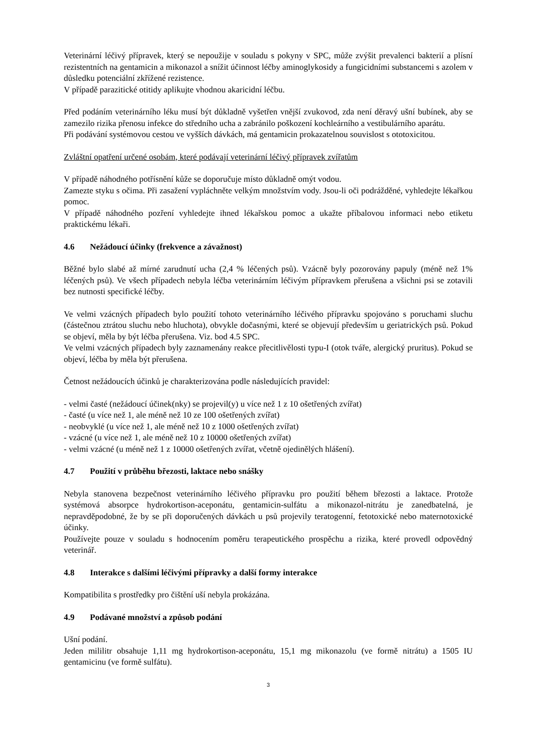Veterinární léčivý přípravek, který se nepoužije v souladu s pokyny v SPC, může zvýšit prevalenci bakterií a plísní rezistentních na gentamicin a mikonazol a snížit účinnost léčby aminoglykosidy a fungicidními substancemi s azolem v důsledku potenciální zkřížené rezistence.
V případě parazitické otitidy aplikujte vhodnou akaricidní léčbu.
Před podáním veterinárního léku musí být důkladně vyšetřen vnější zvukovod, zda není děravý ušní bubínek, aby se zamezilo rizika přenosu infekce do středního ucha a zabránilo poškození kochleárního a vestibulárního aparátu.
Při podávání systémovou cestou ve vyšších dávkách, má gentamicin prokazatelnou souvislost s ototoxicitou.
Zvláštní opatření určené osobám, které podávají veterinární léčivý přípravek zvířatům
V případě náhodného potřísnění kůže se doporučuje místo důkladně omýt vodou.
Zamezte styku s očima. Při zasažení vypláchněte velkým množstvím vody. Jsou-li oči podrážděné, vyhledejte lékařkou pomoc.
V případě náhodného pozření vyhledejte ihned lékařskou pomoc a ukažte příbalovou informaci nebo etiketu praktickému lékaři.
4.6 Nežádoucí účinky (frekvence a závažnost)
Běžné bylo slabé až mírné zarudnutí ucha (2,4 % léčených psů). Vzácně byly pozorovány papuly (méně než 1% léčených psů). Ve všech případech nebyla léčba veterinárním léčivým přípravkem přerušena a všichni psi se zotavili bez nutnosti specifické léčby.
Ve velmi vzácných případech bylo použití tohoto veterinárního léčivého přípravku spojováno s poruchami sluchu (částečnou ztrátou sluchu nebo hluchota), obvykle dočasnými, které se objevují především u geriatrických psů. Pokud se objeví, měla by být léčba přerušena. Viz. bod 4.5 SPC.
Ve velmi vzácných případech byly zaznamenány reakce přecitlivělosti typu-I (otok tváře, alergický pruritus). Pokud se objeví, léčba by měla být přerušena.
Četnost nežádoucích účinků je charakterizována podle následujících pravidel:
- velmi časté (nežádoucí účinek(nky) se projevil(y) u více než 1 z 10 ošetřených zvířat)
- časté (u více než 1, ale méně než 10 ze 100 ošetřených zvířat)
- neobvyklé (u více než 1, ale méně než 10 z 1000 ošetřených zvířat)
- vzácné (u více než 1, ale méně než 10 z 10000 ošetřených zvířat)
- velmi vzácné (u méně než 1 z 10000 ošetřených zvířat, včetně ojedinělých hlášení).
4.7 Použití v průběhu březosti, laktace nebo snášky
Nebyla stanovena bezpečnost veterinárního léčivého přípravku pro použití během březosti a laktace. Protože systémová absorpce hydrokortison-aceponátu, gentamicin-sulfátu a mikonazol-nitrátu je zanedbatelná, je nepravděpodobné, že by se při doporučených dávkách u psů projevily teratogenní, fetotoxické nebo maternotoxické účinky.
Používejte pouze v souladu s hodnocením poměru terapeutického prospěchu a rizika, které provedl odpovědný veterinář.
4.8 Interakce s dalšími léčivými přípravky a další formy interakce
Kompatibilita s prostředky pro čištění uší nebyla prokázána.
4.9 Podávané množství a způsob podání
Ušní podání.
Jeden mililitr obsahuje 1,11 mg hydrokortison-aceponátu, 15,1 mg mikonazolu (ve formě nitrátu) a 1505 IU gentamicinu (ve formě sulfátu).
3